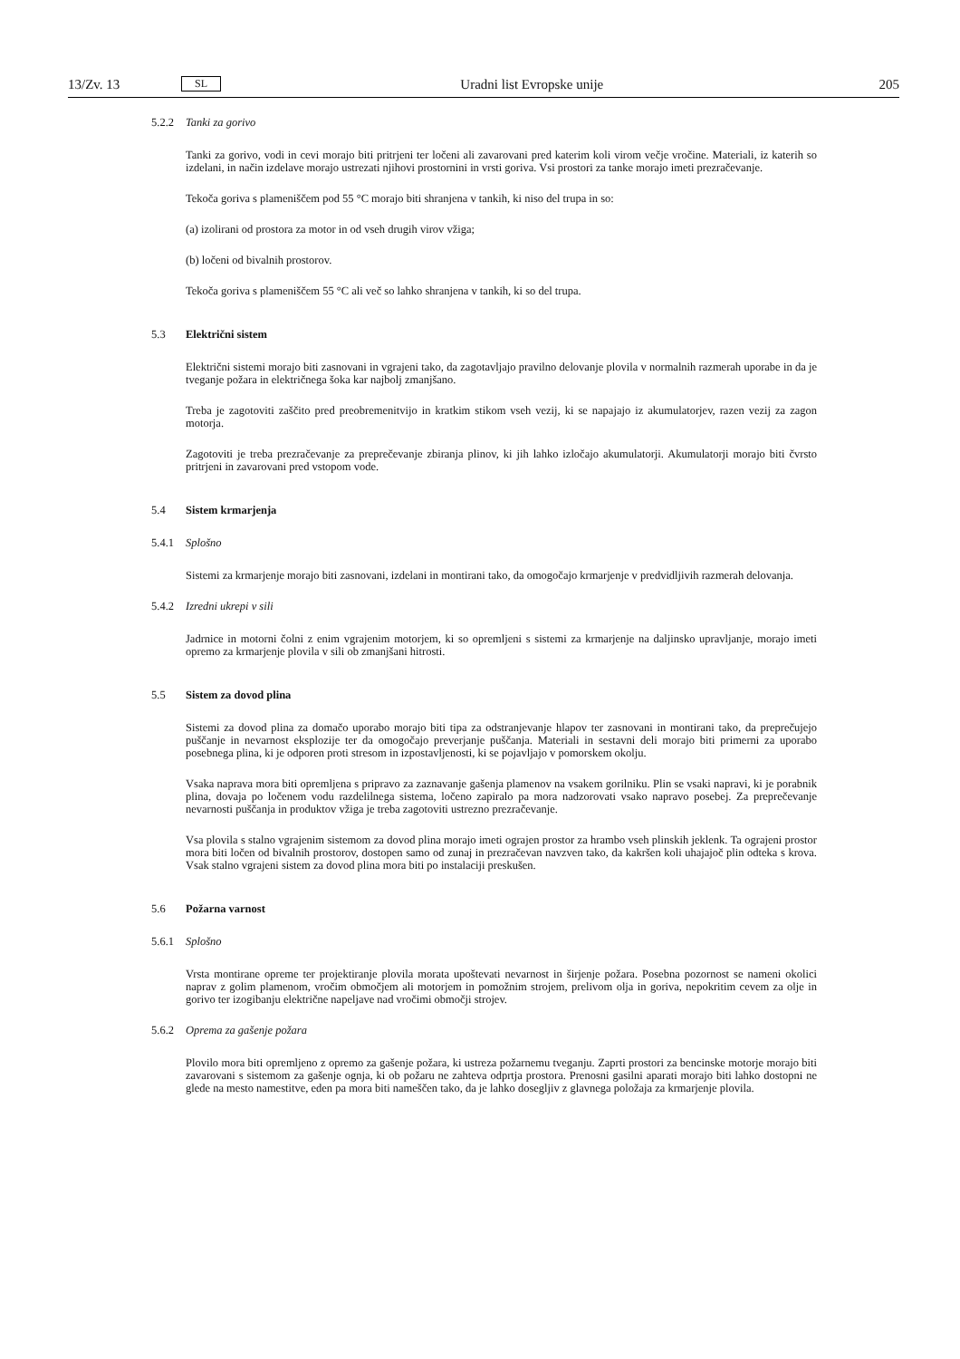13/Zv. 13 SL Uradni list Evropske unije 205
5.2.2 Tanki za gorivo
Tanki za gorivo, vodi in cevi morajo biti pritrjeni ter ločeni ali zavarovani pred katerim koli virom večje vročine. Materiali, iz katerih so izdelani, in način izdelave morajo ustrezati njihovi prostornini in vrsti goriva. Vsi prostori za tanke morajo imeti prezračevanje.
Tekoča goriva s plameniščem pod 55 °C morajo biti shranjena v tankih, ki niso del trupa in so:
(a) izolirani od prostora za motor in od vseh drugih virov vžiga;
(b) ločeni od bivalnih prostorov.
Tekoča goriva s plameniščem 55 °C ali več so lahko shranjena v tankih, ki so del trupa.
5.3 Električni sistem
Električni sistemi morajo biti zasnovani in vgrajeni tako, da zagotavljajo pravilno delovanje plovila v normalnih razmerah uporabe in da je tveganje požara in električnega šoka kar najbolj zmanjšano.
Treba je zagotoviti zaščito pred preobremenitvijo in kratkim stikom vseh vezij, ki se napajajo iz akumulatorjev, razen vezij za zagon motorja.
Zagotoviti je treba prezračevanje za preprečevanje zbiranja plinov, ki jih lahko izločajo akumulatorji. Akumulatorji morajo biti čvrsto pritrjeni in zavarovani pred vstopom vode.
5.4 Sistem krmarjenja
5.4.1 Splošno
Sistemi za krmarjenje morajo biti zasnovani, izdelani in montirani tako, da omogočajo krmarjenje v predvidljivih razmerah delovanja.
5.4.2 Izredni ukrepi v sili
Jadrnice in motorni čolni z enim vgrajenim motorjem, ki so opremljeni s sistemi za krmarjenje na daljinsko upravljanje, morajo imeti opremo za krmarjenje plovila v sili ob zmanjšani hitrosti.
5.5 Sistem za dovod plina
Sistemi za dovod plina za domačo uporabo morajo biti tipa za odstranjevanje hlapov ter zasnovani in montirani tako, da preprečujejo puščanje in nevarnost eksplozije ter da omogočajo preverjanje puščanja. Materiali in sestavni deli morajo biti primerni za uporabo posebnega plina, ki je odporen proti stresom in izpostavljenosti, ki se pojavljajo v pomorskem okolju.
Vsaka naprava mora biti opremljena s pripravo za zaznavanje gašenja plamenov na vsakem gorilniku. Plin se vsaki napravi, ki je porabnik plina, dovaja po ločenem vodu razdelilnega sistema, ločeno zapiralo pa mora nadzorovati vsako napravo posebej. Za preprečevanje nevarnosti puščanja in produktov vžiga je treba zagotoviti ustrezno prezračevanje.
Vsa plovila s stalno vgrajenim sistemom za dovod plina morajo imeti ograjen prostor za hrambo vseh plinskih jeklenk. Ta ograjeni prostor mora biti ločen od bivalnih prostorov, dostopen samo od zunaj in prezračevan navzven tako, da kakršen koli uhajajoč plin odteka s krova. Vsak stalno vgrajeni sistem za dovod plina mora biti po instalaciji preskušen.
5.6 Požarna varnost
5.6.1 Splošno
Vrsta montirane opreme ter projektiranje plovila morata upoštevati nevarnost in širjenje požara. Posebna pozornost se nameni okolici naprav z golim plamenom, vročim območjem ali motorjem in pomožnim strojem, prelivom olja in goriva, nepokritim cevem za olje in gorivo ter izogibanju električne napeljave nad vročimi območji strojev.
5.6.2 Oprema za gašenje požara
Plovilo mora biti opremljeno z opremo za gašenje požara, ki ustreza požarnemu tveganju. Zaprti prostori za bencinske motorje morajo biti zavarovani s sistemom za gašenje ognja, ki ob požaru ne zahteva odprtja prostora. Prenosni gasilni aparati morajo biti lahko dostopni ne glede na mesto namestitve, eden pa mora biti nameščen tako, da je lahko dosegljiv z glavnega položaja za krmarjenje plovila.